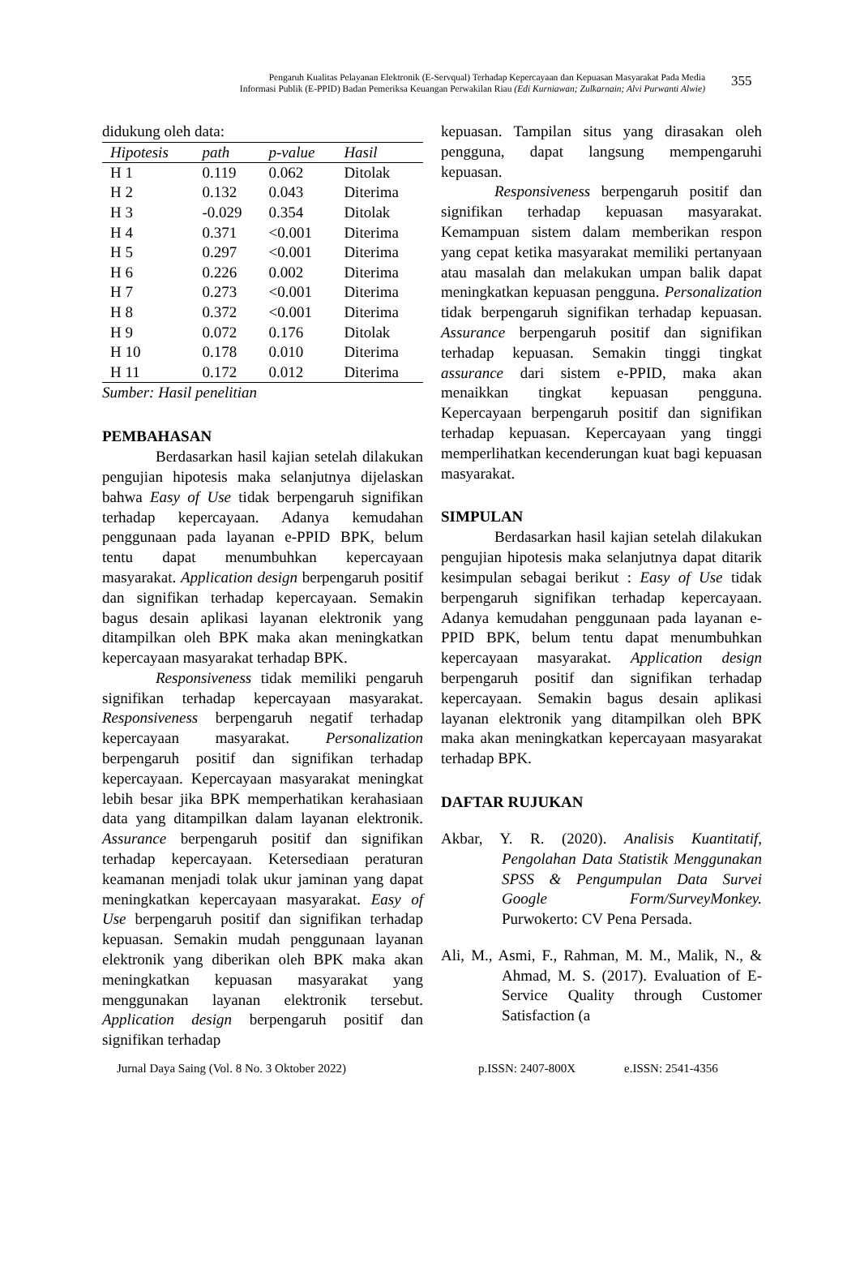Pengaruh Kualitas Pelayanan Elektronik (E-Servqual) Terhadap Kepercayaan dan Kepuasan Masyarakat Pada Media
Informasi Publik (E-PPID) Badan Pemeriksa Keuangan Perwakilan Riau (Edi Kurniawan; Zulkarnain; Alvi Purwanti Alwie)
355
didukung oleh data:
| Hipotesis | path | p-value | Hasil |
| --- | --- | --- | --- |
| H 1 | 0.119 | 0.062 | Ditolak |
| H 2 | 0.132 | 0.043 | Diterima |
| H 3 | -0.029 | 0.354 | Ditolak |
| H 4 | 0.371 | <0.001 | Diterima |
| H 5 | 0.297 | <0.001 | Diterima |
| H 6 | 0.226 | 0.002 | Diterima |
| H 7 | 0.273 | <0.001 | Diterima |
| H 8 | 0.372 | <0.001 | Diterima |
| H 9 | 0.072 | 0.176 | Ditolak |
| H 10 | 0.178 | 0.010 | Diterima |
| H 11 | 0.172 | 0.012 | Diterima |
Sumber: Hasil penelitian
PEMBAHASAN
Berdasarkan hasil kajian setelah dilakukan pengujian hipotesis maka selanjutnya dijelaskan bahwa Easy of Use tidak berpengaruh signifikan terhadap kepercayaan. Adanya kemudahan penggunaan pada layanan e-PPID BPK, belum tentu dapat menumbuhkan kepercayaan masyarakat. Application design berpengaruh positif dan signifikan terhadap kepercayaan. Semakin bagus desain aplikasi layanan elektronik yang ditampilkan oleh BPK maka akan meningkatkan kepercayaan masyarakat terhadap BPK.
Responsiveness tidak memiliki pengaruh signifikan terhadap kepercayaan masyarakat. Responsiveness berpengaruh negatif terhadap kepercayaan masyarakat. Personalization berpengaruh positif dan signifikan terhadap kepercayaan. Kepercayaan masyarakat meningkat lebih besar jika BPK memperhatikan kerahasiaan data yang ditampilkan dalam layanan elektronik. Assurance berpengaruh positif dan signifikan terhadap kepercayaan. Ketersediaan peraturan keamanan menjadi tolak ukur jaminan yang dapat meningkatkan kepercayaan masyarakat. Easy of Use berpengaruh positif dan signifikan terhadap kepuasan. Semakin mudah penggunaan layanan elektronik yang diberikan oleh BPK maka akan meningkatkan kepuasan masyarakat yang menggunakan layanan elektronik tersebut. Application design berpengaruh positif dan signifikan terhadap
kepuasan. Tampilan situs yang dirasakan oleh pengguna, dapat langsung mempengaruhi kepuasan.
Responsiveness berpengaruh positif dan signifikan terhadap kepuasan masyarakat. Kemampuan sistem dalam memberikan respon yang cepat ketika masyarakat memiliki pertanyaan atau masalah dan melakukan umpan balik dapat meningkatkan kepuasan pengguna. Personalization tidak berpengaruh signifikan terhadap kepuasan. Assurance berpengaruh positif dan signifikan terhadap kepuasan. Semakin tinggi tingkat assurance dari sistem e-PPID, maka akan menaikkan tingkat kepuasan pengguna. Kepercayaan berpengaruh positif dan signifikan terhadap kepuasan. Kepercayaan yang tinggi memperlihatkan kecenderungan kuat bagi kepuasan masyarakat.
SIMPULAN
Berdasarkan hasil kajian setelah dilakukan pengujian hipotesis maka selanjutnya dapat ditarik kesimpulan sebagai berikut : Easy of Use tidak berpengaruh signifikan terhadap kepercayaan. Adanya kemudahan penggunaan pada layanan e-PPID BPK, belum tentu dapat menumbuhkan kepercayaan masyarakat. Application design berpengaruh positif dan signifikan terhadap kepercayaan. Semakin bagus desain aplikasi layanan elektronik yang ditampilkan oleh BPK maka akan meningkatkan kepercayaan masyarakat terhadap BPK.
DAFTAR RUJUKAN
Akbar, Y. R. (2020). Analisis Kuantitatif, Pengolahan Data Statistik Menggunakan SPSS & Pengumpulan Data Survei Google Form/SurveyMonkey. Purwokerto: CV Pena Persada.
Ali, M., Asmi, F., Rahman, M. M., Malik, N., & Ahmad, M. S. (2017). Evaluation of E-Service Quality through Customer Satisfaction (a
Jurnal Daya Saing (Vol. 8 No. 3 Oktober 2022) p.ISSN: 2407-800X e.ISSN: 2541-4356